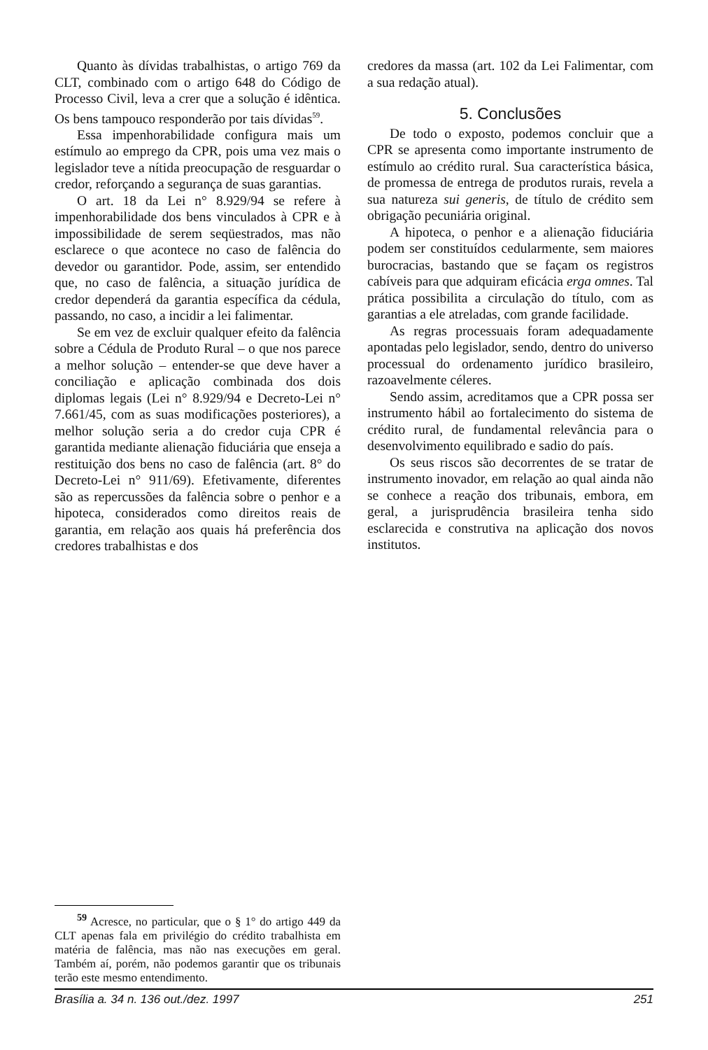Quanto às dívidas trabalhistas, o artigo 769 da CLT, combinado com o artigo 648 do Código de Processo Civil, leva a crer que a solução é idêntica. Os bens tampouco responderão por tais dívidas<sup>59</sup>.
Essa impenhorabilidade configura mais um estímulo ao emprego da CPR, pois uma vez mais o legislador teve a nítida preocupação de resguardar o credor, reforçando a segurança de suas garantias.
O art. 18 da Lei n° 8.929/94 se refere à impenhorabilidade dos bens vinculados à CPR e à impossibilidade de serem seqüestrados, mas não esclarece o que acontece no caso de falência do devedor ou garantidor. Pode, assim, ser entendido que, no caso de falência, a situação jurídica de credor dependerá da garantia específica da cédula, passando, no caso, a incidir a lei falimentar.
Se em vez de excluir qualquer efeito da falência sobre a Cédula de Produto Rural – o que nos parece a melhor solução – entender-se que deve haver a conciliação e aplicação combinada dos dois diplomas legais (Lei n° 8.929/94 e Decreto-Lei n° 7.661/45, com as suas modificações posteriores), a melhor solução seria a do credor cuja CPR é garantida mediante alienação fiduciária que enseja a restituição dos bens no caso de falência (art. 8° do Decreto-Lei n° 911/69). Efetivamente, diferentes são as repercussões da falência sobre o penhor e a hipoteca, considerados como direitos reais de garantia, em relação aos quais há preferência dos credores trabalhistas e dos
credores da massa (art. 102 da Lei Falimentar, com a sua redação atual).
5. Conclusões
De todo o exposto, podemos concluir que a CPR se apresenta como importante instrumento de estímulo ao crédito rural. Sua característica básica, de promessa de entrega de produtos rurais, revela a sua natureza sui generis, de título de crédito sem obrigação pecuniária original.
A hipoteca, o penhor e a alienação fiduciária podem ser constituídos cedularmente, sem maiores burocracias, bastando que se façam os registros cabíveis para que adquiram eficácia erga omnes. Tal prática possibilita a circulação do título, com as garantias a ele atreladas, com grande facilidade.
As regras processuais foram adequadamente apontadas pelo legislador, sendo, dentro do universo processual do ordenamento jurídico brasileiro, razoavelmente céleres.
Sendo assim, acreditamos que a CPR possa ser instrumento hábil ao fortalecimento do sistema de crédito rural, de fundamental relevância para o desenvolvimento equilibrado e sadio do país.
Os seus riscos são decorrentes de se tratar de instrumento inovador, em relação ao qual ainda não se conhece a reação dos tribunais, embora, em geral, a jurisprudência brasileira tenha sido esclarecida e construtiva na aplicação dos novos institutos.
<sup>59</sup> Acresce, no particular, que o § 1° do artigo 449 da CLT apenas fala em privilégio do crédito trabalhista em matéria de falência, mas não nas execuções em geral. Também aí, porém, não podemos garantir que os tribunais terão este mesmo entendimento.
Brasília a. 34 n. 136 out./dez. 1997 251